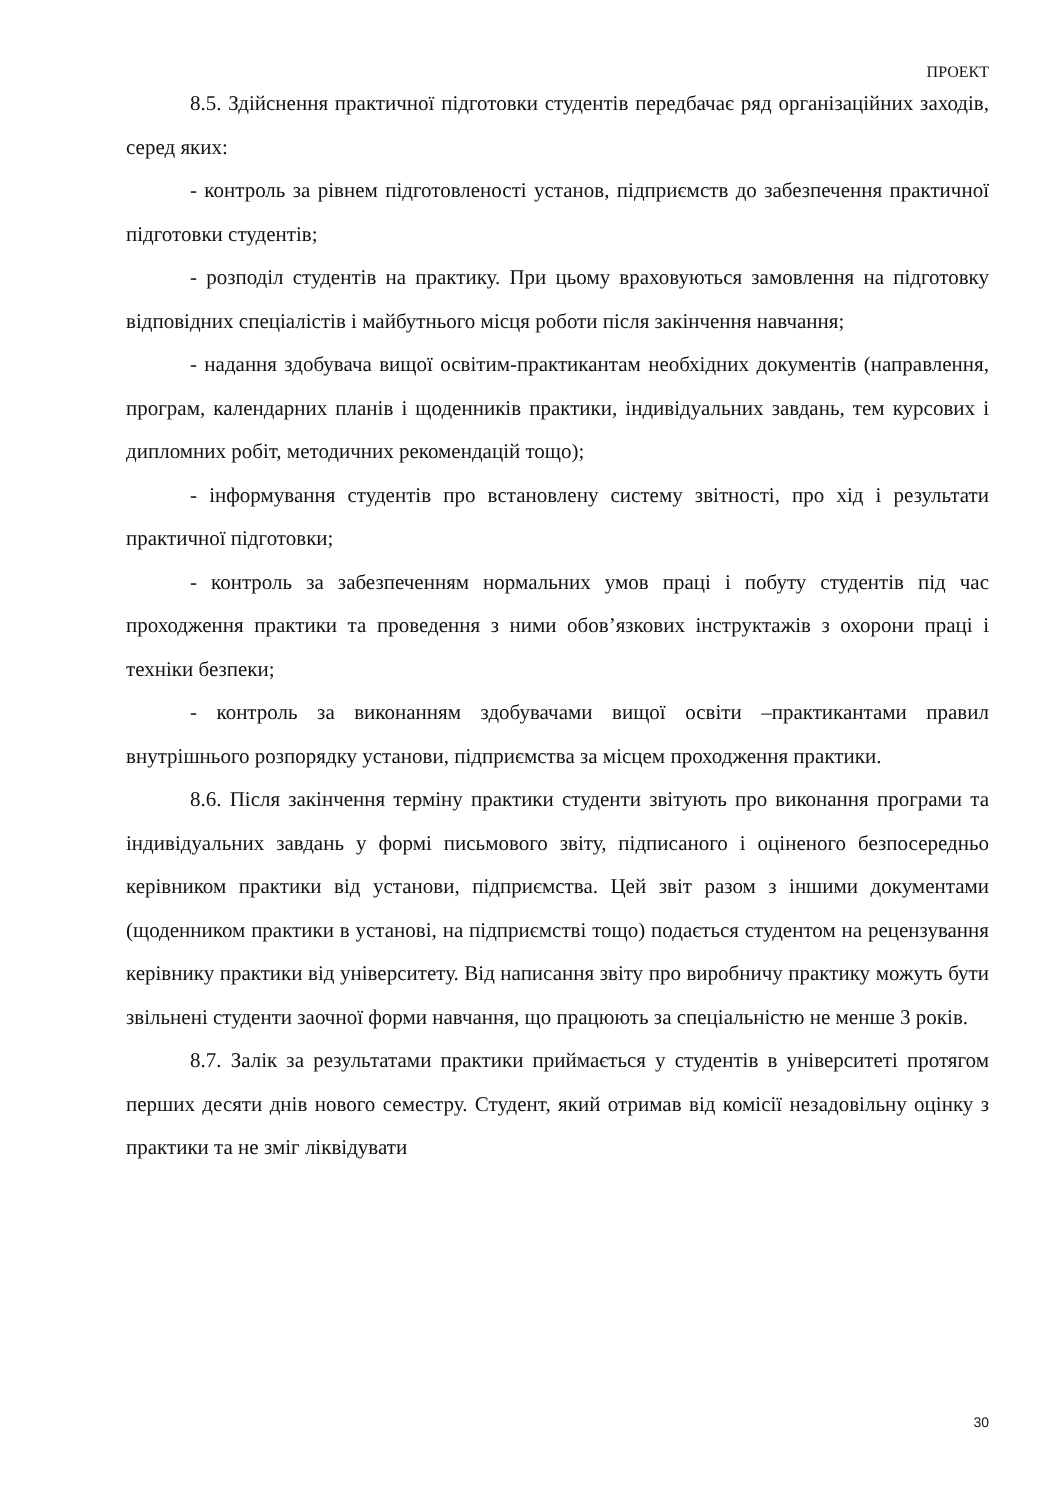ПРОЕКТ
8.5. Здійснення практичної підготовки студентів передбачає ряд організаційних заходів, серед яких:
- контроль за рівнем підготовленості установ, підприємств до забезпечення практичної підготовки студентів;
- розподіл студентів на практику. При цьому враховуються замовлення на підготовку відповідних спеціалістів і майбутнього місця роботи після закінчення навчання;
- надання здобувача вищої освітим-практикантам необхідних документів (направлення, програм, календарних планів і щоденників практики, індивідуальних завдань, тем курсових і дипломних робіт, методичних рекомендацій тощо);
- інформування студентів про встановлену систему звітності, про хід і результати практичної підготовки;
- контроль за забезпеченням нормальних умов праці і побуту студентів під час проходження практики та проведення з ними обов’язкових інструктажів з охорони праці і техніки безпеки;
- контроль за виконанням здобувачами вищої освіти –практикантами правил внутрішнього розпорядку установи, підприємства за місцем проходження практики.
8.6. Після закінчення терміну практики студенти звітують про виконання програми та індивідуальних завдань у формі письмового звіту, підписаного і оціненого безпосередньо керівником практики від установи, підприємства. Цей звіт разом з іншими документами (щоденником практики в установі, на підприємстві тощо) подається студентом на рецензування керівнику практики від університету. Від написання звіту про виробничу практику можуть бути звільнені студенти заочної форми навчання, що працюють за спеціальністю не менше 3 років.
8.7. Залік за результатами практики приймається у студентів в університеті протягом перших десяти днів нового семестру. Студент, який отримав від комісії незадовільну оцінку з практики та не зміг ліквідувати
30